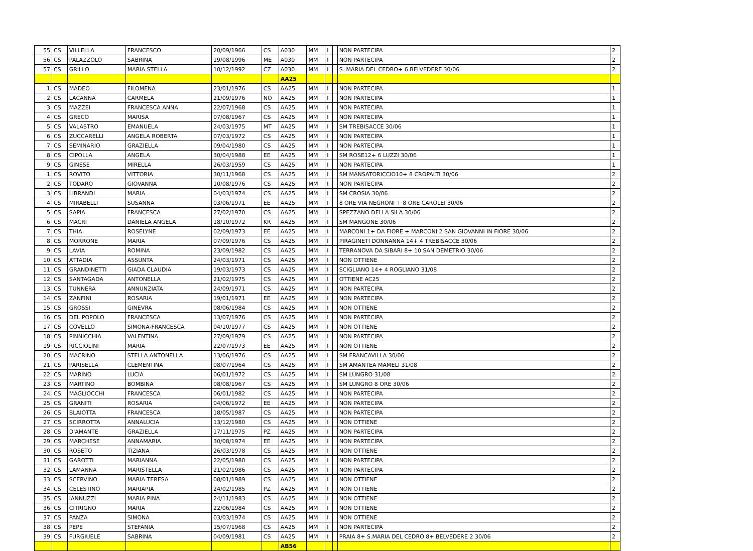| 55 | CS | VILLELLA | FRANCESCO | 20/09/1966 | CS | A030 | MM | I | | NON PARTECIPA | 2 |
| 56 | CS | PALAZZOLO | SABRINA | 19/08/1996 | ME | A030 | MM | I | | NON PARTECIPA | 2 |
| 57 | CS | GRILLO | MARIA STELLA | 10/12/1992 | CZ | A030 | MM | I | | S. MARIA DEL CEDRO+ 6 BELVEDERE 30/06 | 2 |
| | | | | | | AA25 | | | | | |
| 1 | CS | MADEO | FILOMENA | 23/01/1976 | CS | AA25 | MM | I | | NON PARTECIPA | 1 |
| 2 | CS | LACANNA | CARMELA | 21/09/1976 | NO | AA25 | MM | I | | NON PARTECIPA | 1 |
| 3 | CS | MAZZEI | FRANCESCA ANNA | 22/07/1968 | CS | AA25 | MM | I | | NON PARTECIPA | 1 |
| 4 | CS | GRECO | MARISA | 07/08/1967 | CS | AA25 | MM | I | | NON PARTECIPA | 1 |
| 5 | CS | VALASTRO | EMANUELA | 24/03/1975 | MT | AA25 | MM | I | | SM TREBISACCE 30/06 | 1 |
| 6 | CS | ZUCCARELLI | ANGELA ROBERTA | 07/03/1972 | CS | AA25 | MM | I | | NON PARTECIPA | 1 |
| 7 | CS | SEMINARIO | GRAZIELLA | 09/04/1980 | CS | AA25 | MM | I | | NON PARTECIPA | 1 |
| 8 | CS | CIPOLLA | ANGELA | 30/04/1988 | EE | AA25 | MM | I | | SM ROSE12+ 6 LUZZI 30/06 | 1 |
| 9 | CS | GINESE | MIRELLA | 26/03/1959 | CS | AA25 | MM | I | | NON PARTECIPA | 1 |
| 1 | CS | ROVITO | VITTORIA | 30/11/1968 | CS | AA25 | MM | I | | SM MANSATORICCIO10+ 8 CROPALTI 30/06 | 2 |
| 2 | CS | TODARO | GIOVANNA | 10/08/1976 | CS | AA25 | MM | I | | NON PARTECIPA | 2 |
| 3 | CS | LIBRANDI | MARIA | 04/03/1974 | CS | AA25 | MM | I | | SM CROSIA 30/06 | 2 |
| 4 | CS | MIRABELLI | SUSANNA | 03/06/1971 | EE | AA25 | MM | I | | 8 ORE VIA NEGRONI + 8 ORE CAROLEI 30/06 | 2 |
| 5 | CS | SAPIA | FRANCESCA | 27/02/1970 | CS | AA25 | MM | I | | SPEZZANO DELLA SILA 30/06 | 2 |
| 6 | CS | MACRI | DANIELA ANGELA | 18/10/1972 | KR | AA25 | MM | I | | SM MANGONE 30/06 | 2 |
| 7 | CS | THIA | ROSELYNE | 02/09/1973 | EE | AA25 | MM | I | | MARCONI 1+ DA FIORE + MARCONI 2 SAN GIOVANNI IN FIORE 30/06 | 2 |
| 8 | CS | MORRONE | MARIA | 07/09/1976 | CS | AA25 | MM | I | | PIRAGINETI DONNANNA 14+ 4 TREBISACCE 30/06 | 2 |
| 9 | CS | LAVIA | ROMINA | 23/09/1982 | CS | AA25 | MM | I | | TERRANOVA DA SIBARI 8+ 10 SAN DEMETRIO 30/06 | 2 |
| 10 | CS | ATTADIA | ASSUNTA | 24/03/1971 | CS | AA25 | MM | I | | NON OTTIENE | 2 |
| 11 | CS | GRANDINETTI | GIADA CLAUDIA | 19/03/1973 | CS | AA25 | MM | I | | SCIGLIANO 14+ 4 ROGLIANO 31/08 | 2 |
| 12 | CS | SANTAGADA | ANTONELLA | 21/02/1975 | CS | AA25 | MM | I | | OTTIENE AC25 | 2 |
| 13 | CS | TUNNERA | ANNUNZIATA | 24/09/1971 | CS | AA25 | MM | I | | NON PARTECIPA | 2 |
| 14 | CS | ZANFINI | ROSARIA | 19/01/1971 | EE | AA25 | MM | I | | NON PARTECIPA | 2 |
| 15 | CS | GROSSI | GINEVRA | 08/06/1984 | CS | AA25 | MM | I | | NON OTTIENE | 2 |
| 16 | CS | DEL POPOLO | FRANCESCA | 13/07/1976 | CS | AA25 | MM | I | | NON PARTECIPA | 2 |
| 17 | CS | COVELLO | SIMONA-FRANCESCA | 04/10/1977 | CS | AA25 | MM | I | | NON OTTIENE | 2 |
| 18 | CS | PINNICCHIA | VALENTINA | 27/09/1979 | CS | AA25 | MM | I | | NON PARTECIPA | 2 |
| 19 | CS | RICCIOLINI | MARIA | 22/07/1973 | EE | AA25 | MM | I | | NON OTTIENE | 2 |
| 20 | CS | MACRINO | STELLA ANTONELLA | 13/06/1976 | CS | AA25 | MM | I | | SM FRANCAVILLA 30/06 | 2 |
| 21 | CS | PARISELLA | CLEMENTINA | 08/07/1964 | CS | AA25 | MM | I | | SM AMANTEA MAMELI 31/08 | 2 |
| 22 | CS | MARINO | LUCIA | 06/01/1972 | CS | AA25 | MM | I | | SM LUNGRO 31/08 | 2 |
| 23 | CS | MARTINO | BOMBINA | 08/08/1967 | CS | AA25 | MM | I | | SM LUNGRO 8 ORE 30/06 | 2 |
| 24 | CS | MAGLIOCCHI | FRANCESCA | 06/01/1982 | CS | AA25 | MM | I | | NON PARTECIPA | 2 |
| 25 | CS | GRANITI | ROSARIA | 04/06/1972 | EE | AA25 | MM | I | | NON PARTECIPA | 2 |
| 26 | CS | BLAIOTTA | FRANCESCA | 18/05/1987 | CS | AA25 | MM | I | | NON PARTECIPA | 2 |
| 27 | CS | SCIRROTTA | ANNALUCIA | 13/12/1980 | CS | AA25 | MM | I | | NON OTTIENE | 2 |
| 28 | CS | D'AMANTE | GRAZIELLA | 17/11/1975 | PZ | AA25 | MM | I | | NON PARTECIPA | 2 |
| 29 | CS | MARCHESE | ANNAMARIA | 30/08/1974 | EE | AA25 | MM | I | | NON PARTECIPA | 2 |
| 30 | CS | ROSETO | TIZIANA | 26/03/1978 | CS | AA25 | MM | I | | NON OTTIENE | 2 |
| 31 | CS | GAROTTI | MARIANNA | 22/05/1980 | CS | AA25 | MM | I | | NON PARTECIPA | 2 |
| 32 | CS | LAMANNA | MARISTELLA | 21/02/1986 | CS | AA25 | MM | I | | NON PARTECIPA | 2 |
| 33 | CS | SCERVINO | MARIA TERESA | 08/01/1989 | CS | AA25 | MM | I | | NON OTTIENE | 2 |
| 34 | CS | CELESTINO | MARIAPIA | 24/02/1985 | PZ | AA25 | MM | I | | NON OTTIENE | 2 |
| 35 | CS | IANNUZZI | MARIA PINA | 24/11/1983 | CS | AA25 | MM | I | | NON OTTIENE | 2 |
| 36 | CS | CITRIGNO | MARIA | 22/06/1984 | CS | AA25 | MM | I | | NON OTTIENE | 2 |
| 37 | CS | PANZA | SIMONA | 03/03/1974 | CS | AA25 | MM | I | | NON OTTIENE | 2 |
| 38 | CS | PEPE | STEFANIA | 15/07/1968 | CS | AA25 | MM | I | | NON PARTECIPA | 2 |
| 39 | CS | FURGIUELE | SABRINA | 04/09/1981 | CS | AA25 | MM | I | | PRAIA 8+ S.MARIA DEL CEDRO 8+ BELVEDERE 2 30/06 | 2 |
| | | | | | | AB56 | | | | | |